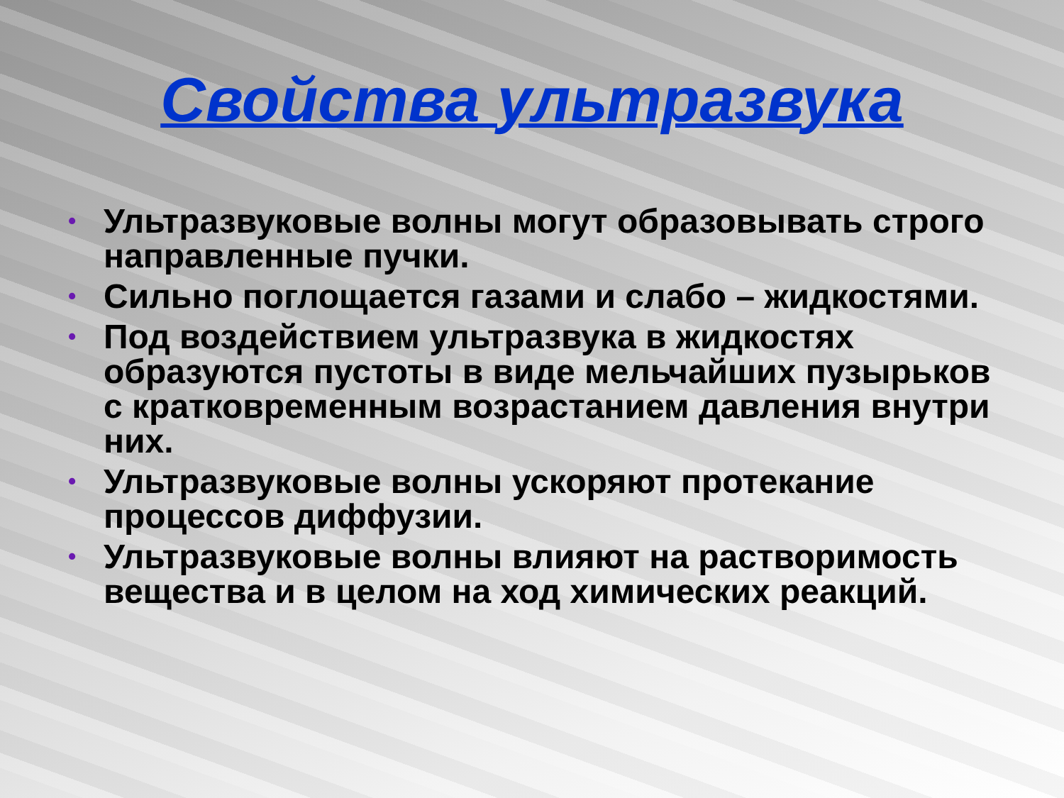Свойства ультразвука
• Ультразвуковые волны могут образовывать строго направленные пучки.
• Сильно поглощается газами и слабо – жидкостями.
• Под воздействием ультразвука в жидкостях образуются пустоты в виде мельчайших пузырьков с кратковременным возрастанием давления внутри них.
• Ультразвуковые волны ускоряют протекание процессов диффузии.
• Ультразвуковые волны влияют на растворимость вещества и в целом на ход химических реакций.